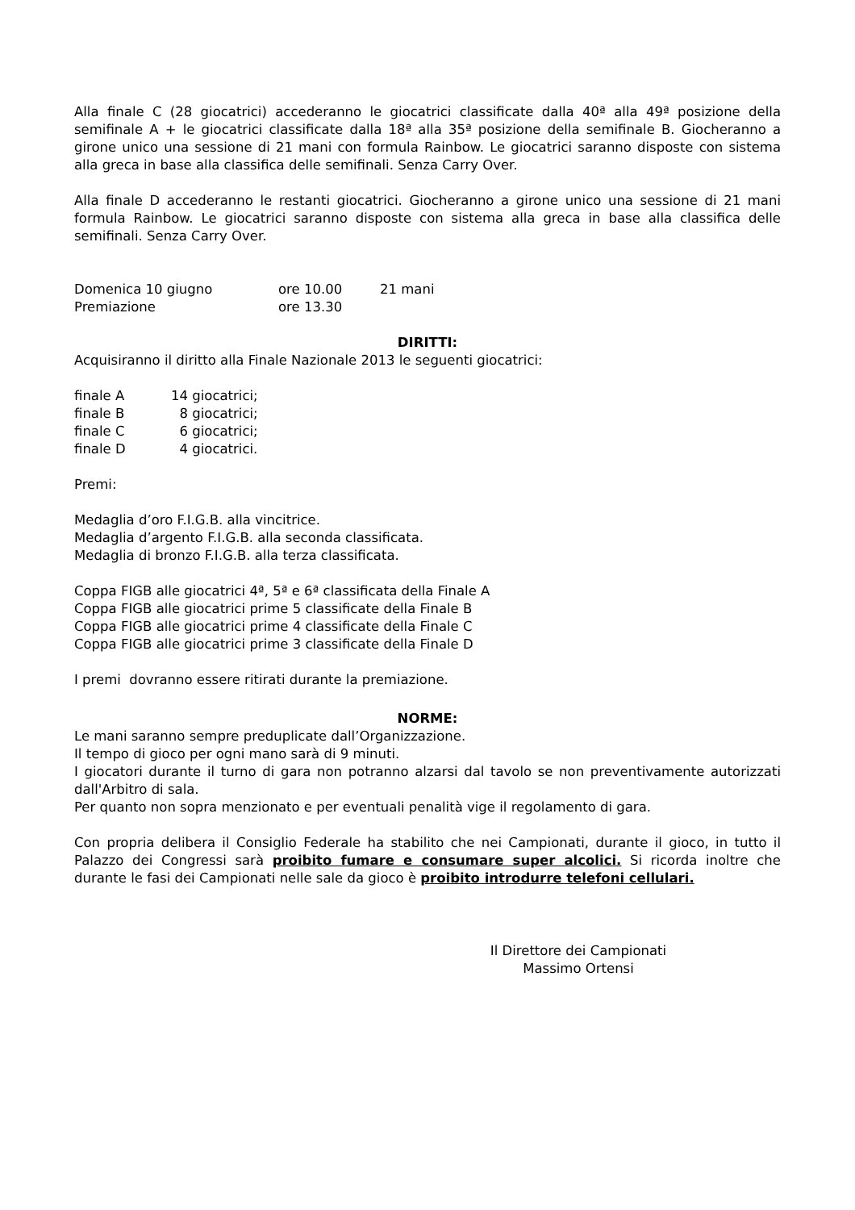Alla finale C (28 giocatrici) accederanno le giocatrici classificate dalla 40ª alla 49ª posizione della semifinale A + le giocatrici classificate dalla 18ª alla 35ª posizione della semifinale B. Giocheranno a girone unico una sessione di 21 mani con formula Rainbow. Le giocatrici saranno disposte con sistema alla greca in base alla classifica delle semifinali. Senza Carry Over.
Alla finale D accederanno le restanti giocatrici. Giocheranno a girone unico una sessione di 21 mani formula Rainbow. Le giocatrici saranno disposte con sistema alla greca in base alla classifica delle semifinali. Senza Carry Over.
| Domenica 10 giugno | ore 10.00 | 21 mani |
| Premiazione | ore 13.30 | |
DIRITTI:
Acquisiranno il diritto alla Finale Nazionale 2013 le seguenti giocatrici:
| finale A | 14 giocatrici; |
| finale B | 8 giocatrici; |
| finale C | 6 giocatrici; |
| finale D | 4 giocatrici. |
Premi:
Medaglia d’oro F.I.G.B. alla vincitrice.
Medaglia d’argento F.I.G.B. alla seconda classificata.
Medaglia di bronzo F.I.G.B. alla terza classificata.
Coppa FIGB alle giocatrici 4ª, 5ª e 6ª classificata della Finale A
Coppa FIGB alle giocatrici prime 5 classificate della Finale B
Coppa FIGB alle giocatrici prime 4 classificate della Finale C
Coppa FIGB alle giocatrici prime 3 classificate della Finale D
I premi dovranno essere ritirati durante la premiazione.
NORME:
Le mani saranno sempre preduplicate dall’Organizzazione.
Il tempo di gioco per ogni mano sarà di 9 minuti.
I giocatori durante il turno di gara non potranno alzarsi dal tavolo se non preventivamente autorizzati dall'Arbitro di sala.
Per quanto non sopra menzionato e per eventuali penalità vige il regolamento di gara.
Con propria delibera il Consiglio Federale ha stabilito che nei Campionati, durante il gioco, in tutto il Palazzo dei Congressi sarà proibito fumare e consumare super alcolici. Si ricorda inoltre che durante le fasi dei Campionati nelle sale da gioco è proibito introdurre telefoni cellulari.
Il Direttore dei Campionati
Massimo Ortensi